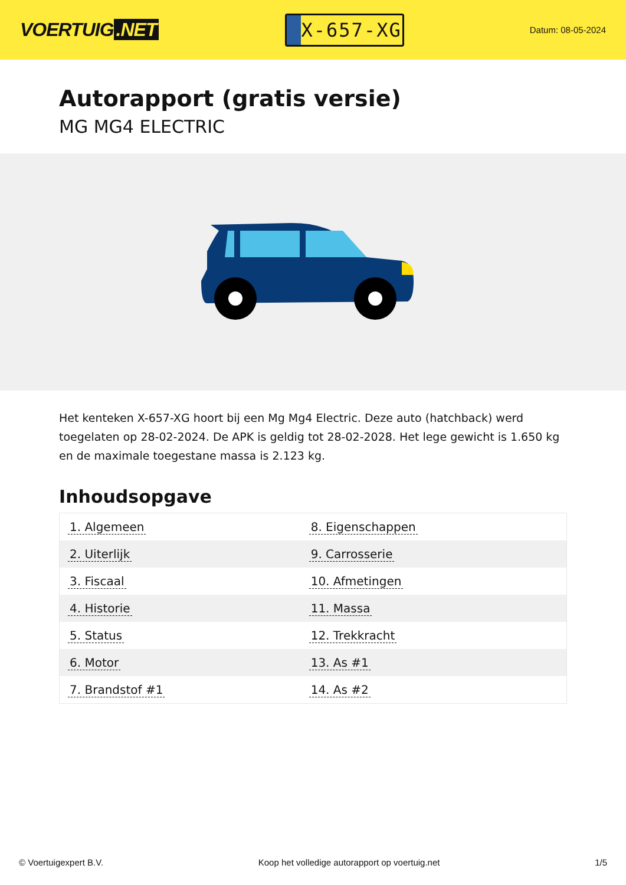VOERTUIG.NET
X-657-XG
Datum: 08-05-2024
Autorapport (gratis versie)
MG MG4 ELECTRIC
Het kenteken X-657-XG hoort bij een Mg Mg4 Electric. Deze auto (hatchback) werd toegelaten op 28-02-2024. De APK is geldig tot 28-02-2028. Het lege gewicht is 1.650 kg en de maximale toegestane massa is 2.123 kg.
Inhoudsopgave
| 1. Algemeen | 8. Eigenschappen |
| 2. Uiterlijk | 9. Carrosserie |
| 3. Fiscaal | 10. Afmetingen |
| 4. Historie | 11. Massa |
| 5. Status | 12. Trekkracht |
| 6. Motor | 13. As #1 |
| 7. Brandstof #1 | 14. As #2 |
© Voertuigexpert B.V. Koop het volledige autorapport op voertuig.net
1/5